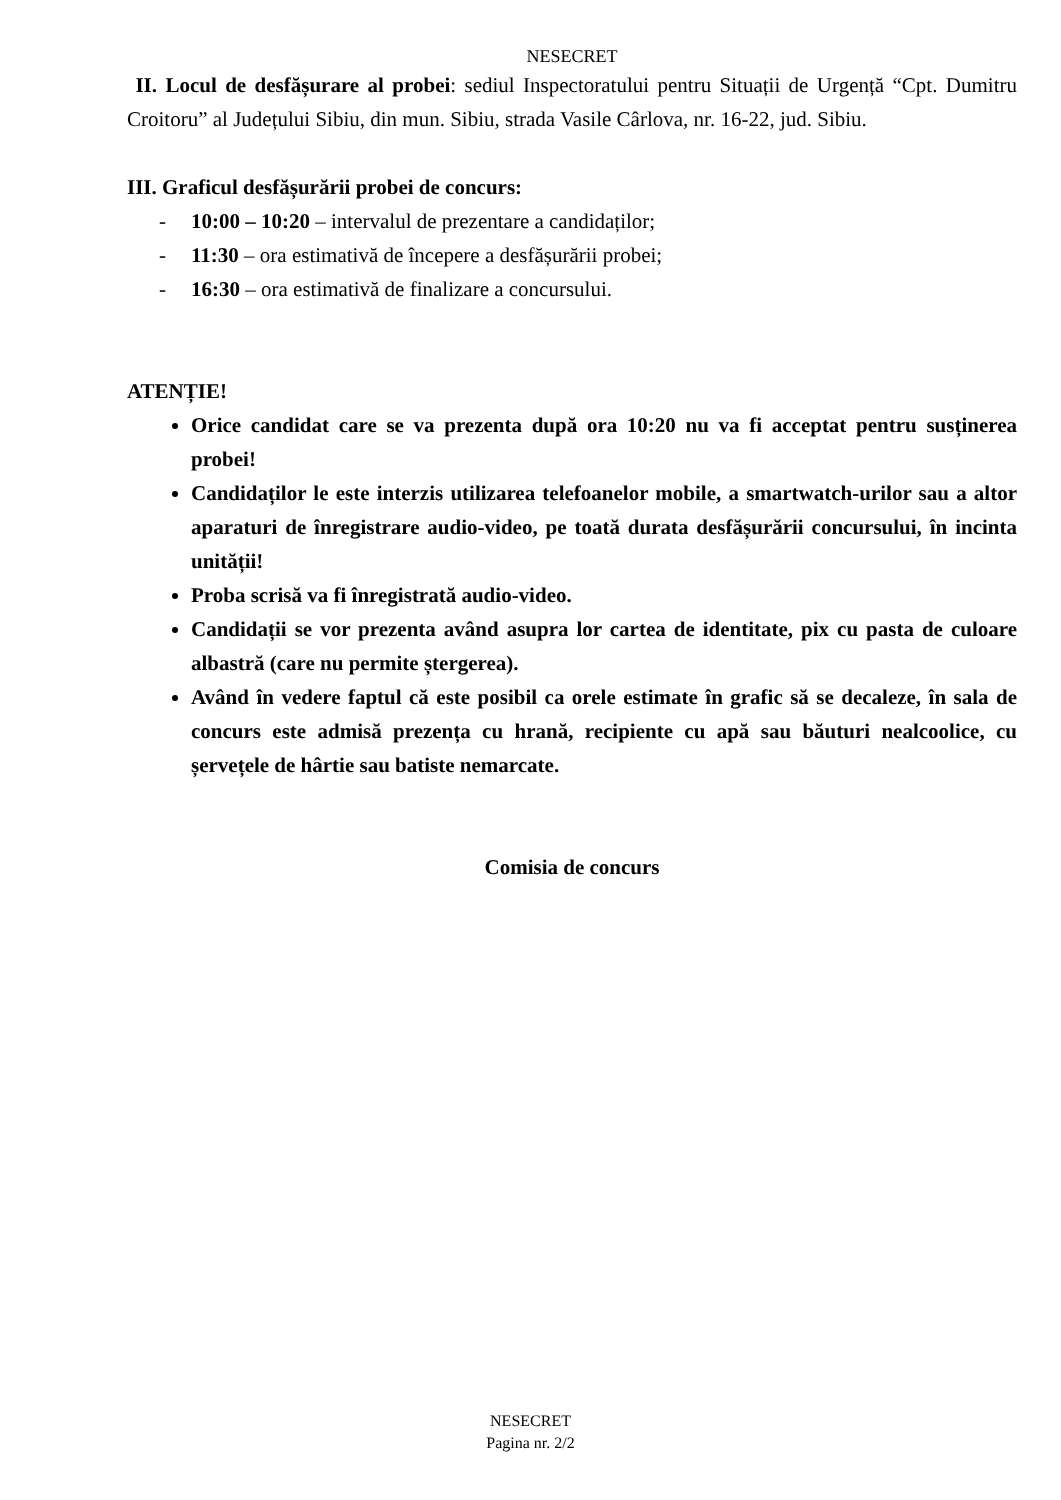NESECRET
II. Locul de desfășurare al probei: sediul Inspectoratului pentru Situații de Urgență “Cpt. Dumitru Croitoru” al Județului Sibiu, din mun. Sibiu, strada Vasile Cârlova, nr. 16-22, jud. Sibiu.
III. Graficul desfășurării probei de concurs:
- 10:00 – 10:20 – intervalul de prezentare a candidaților;
- 11:30 – ora estimativă de începere a desfășurării probei;
- 16:30 – ora estimativă de finalizare a concursului.
ATENȚIE!
Orice candidat care se va prezenta după ora 10:20 nu va fi acceptat pentru susținerea probei!
Candidaților le este interzis utilizarea telefoanelor mobile, a smartwatch-urilor sau a altor aparaturi de înregistrare audio-video, pe toată durata desfășurării concursului, în incinta unității!
Proba scrisă va fi înregistrată audio-video.
Candidații se vor prezenta având asupra lor cartea de identitate, pix cu pasta de culoare albastră (care nu permite ștergerea).
Având în vedere faptul că este posibil ca orele estimate în grafic să se decaleze, în sala de concurs este admisă prezența cu hrană, recipiente cu apă sau băuturi nealcoolice, cu șervețele de hârtie sau batiste nemarcate.
Comisia de concurs
NESECRET
Pagina nr. 2/2